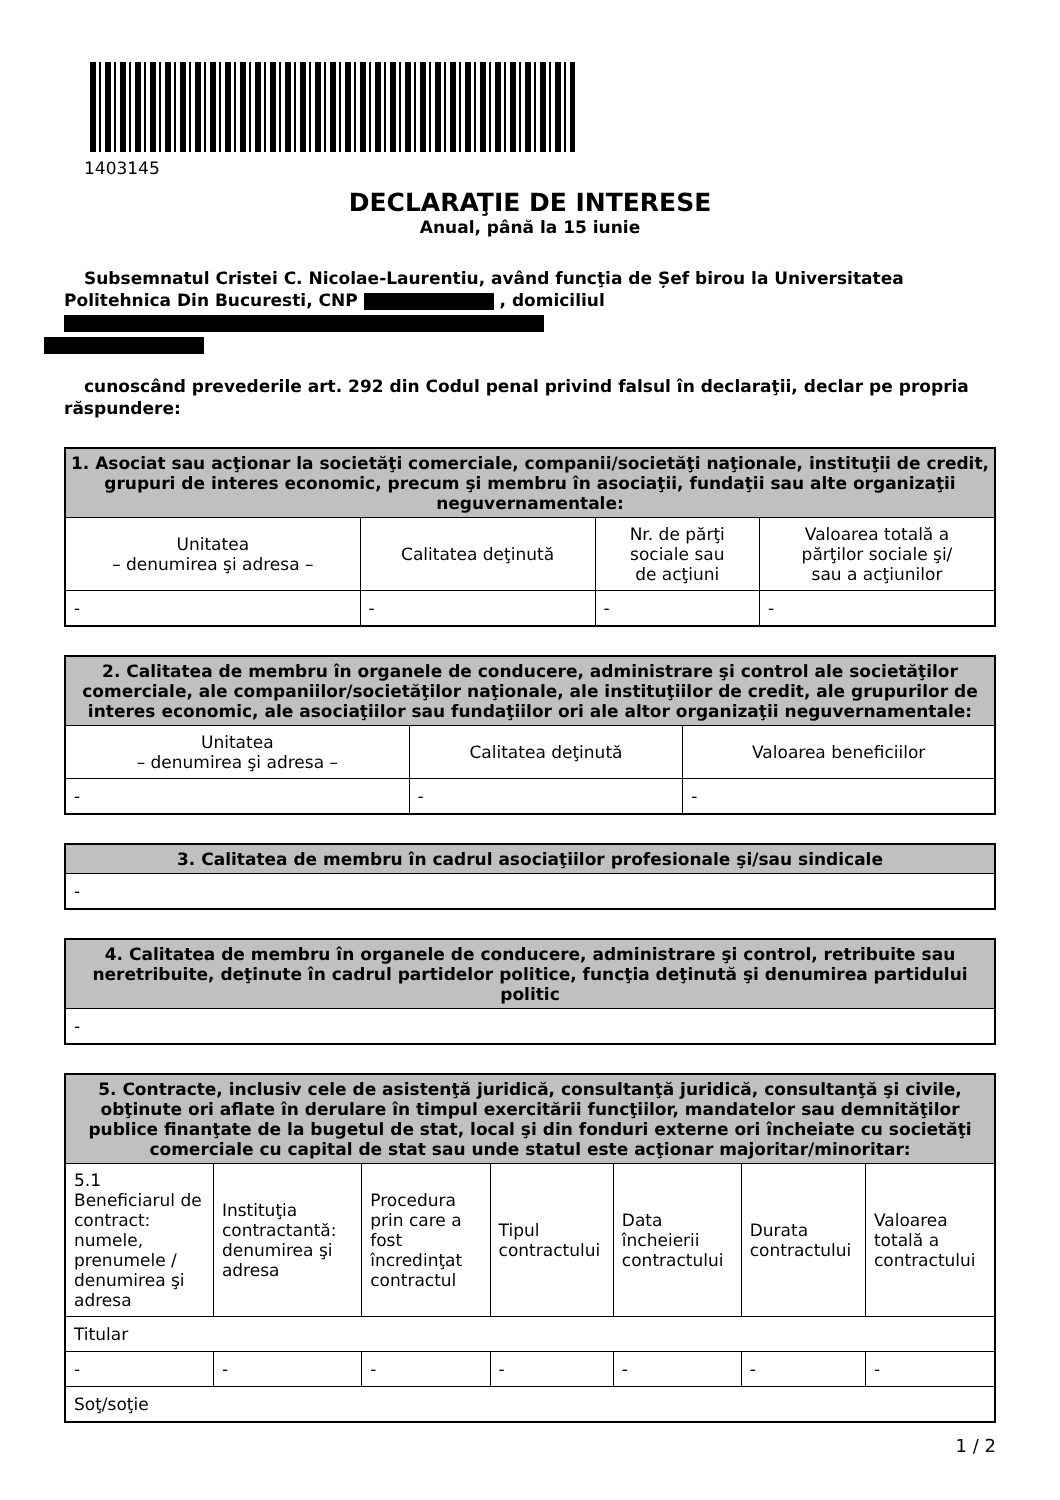1403145
DECLARAŢIE DE INTERESE
Anual, până la 15 iunie
Subsemnatul Cristei C. Nicolae-Laurentiu, având funcţia de Șef birou la Universitatea Politehnica Din Bucuresti, CNP , domiciliul
cunoscând prevederile art. 292 din Codul penal privind falsul în declaraţii, declar pe propria răspundere:
| 1. Asociat sau acţionar la societăţi comerciale, companii/societăţi naţionale, instituţii de credit, grupuri de interes economic, precum şi membru în asociaţii, fundaţii sau alte organizaţii neguvernamentale: | | | |
| --- | --- | --- | --- |
| Unitatea – denumirea şi adresa – | Calitatea deţinută | Nr. de părţi sociale sau de acţiuni | Valoarea totală a părţilor sociale şi/ sau a acţiunilor |
| - | - | - | - |
| 2. Calitatea de membru în organele de conducere, administrare şi control ale societăţilor comerciale, ale companiilor/societăţilor naţionale, ale instituţiilor de credit, ale grupurilor de interes economic, ale asociaţiilor sau fundaţiilor ori ale altor organizaţii neguvernamentale: | | |
| --- | --- | --- |
| Unitatea – denumirea şi adresa – | Calitatea deţinută | Valoarea beneficiilor |
| - | - | - |
| 3. Calitatea de membru în cadrul asociaţiilor profesionale şi/sau sindicale |
| --- |
| - |
| 4. Calitatea de membru în organele de conducere, administrare şi control, retribuite sau neretribuite, deţinute în cadrul partidelor politice, funcţia deţinută şi denumirea partidului politic |
| --- |
| - |
| 5. Contracte, inclusiv cele de asistenţă juridică, consultanţă juridică, consultanţă şi civile, obţinute ori aflate în derulare în timpul exercitării funcţiilor, mandatelor sau demnităţilor publice finanţate de la bugetul de stat, local şi din fonduri externe ori încheiate cu societăţi comerciale cu capital de stat sau unde statul este acţionar majoritar/minoritar: | | | | | | |
| --- | --- | --- | --- | --- | --- | --- |
| 5.1 Beneficiarul de contract: numele, prenumele / denumirea şi adresa | Instituţia contractantă: denumirea şi adresa | Procedura prin care a fost încredinţat contractul | Tipul contractului | Data încheierii contractului | Durata contractului | Valoarea totală a contractului |
| Titular | | | | | | |
| - | - | - | - | - | - | - |
| Soţ/soţie | | | | | | |
1 / 2